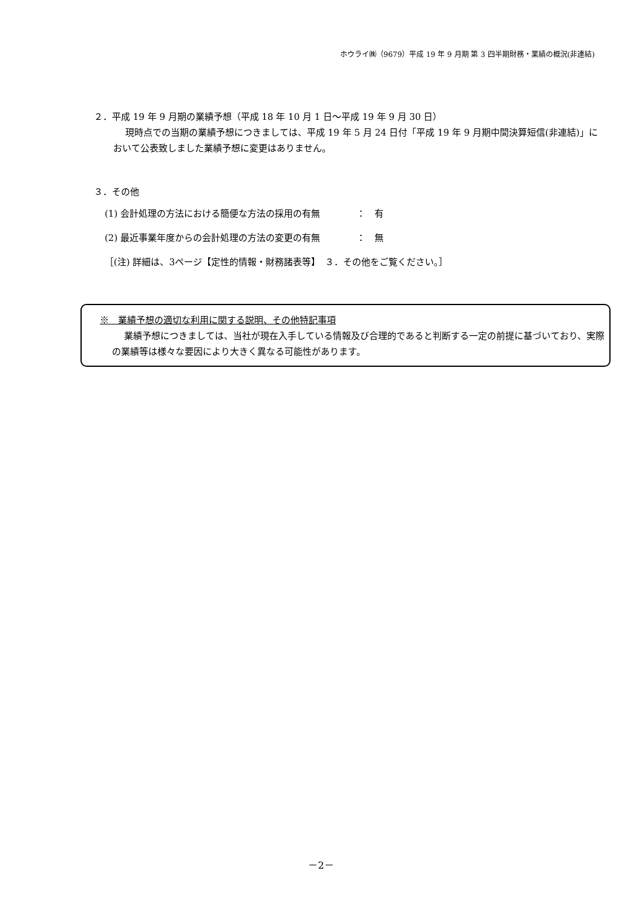ホウライ㈱（9679）平成 19 年 9 月期 第 3 四半期財務・業績の概況(非連結)
２．平成 19 年 9 月期の業績予想（平成 18 年 10 月 1 日～平成 19 年 9 月 30 日）
現時点での当期の業績予想につきましては、平成 19 年 5 月 24 日付「平成 19 年 9 月期中間決算短信(非連結)」において公表致しました業績予想に変更はありません。
３．その他
(1) 会計処理の方法における簡便な方法の採用の有無　　　　：　有
(2) 最近事業年度からの会計処理の方法の変更の有無　　　　：　無
［(注) 詳細は、3ページ【定性的情報・財務諸表等】　３．その他をご覧ください。］
※　業績予想の適切な利用に関する説明、その他特記事項
業績予想につきましては、当社が現在入手している情報及び合理的であると判断する一定の前提に基づいており、実際の業績等は様々な要因により大きく異なる可能性があります。
－2－